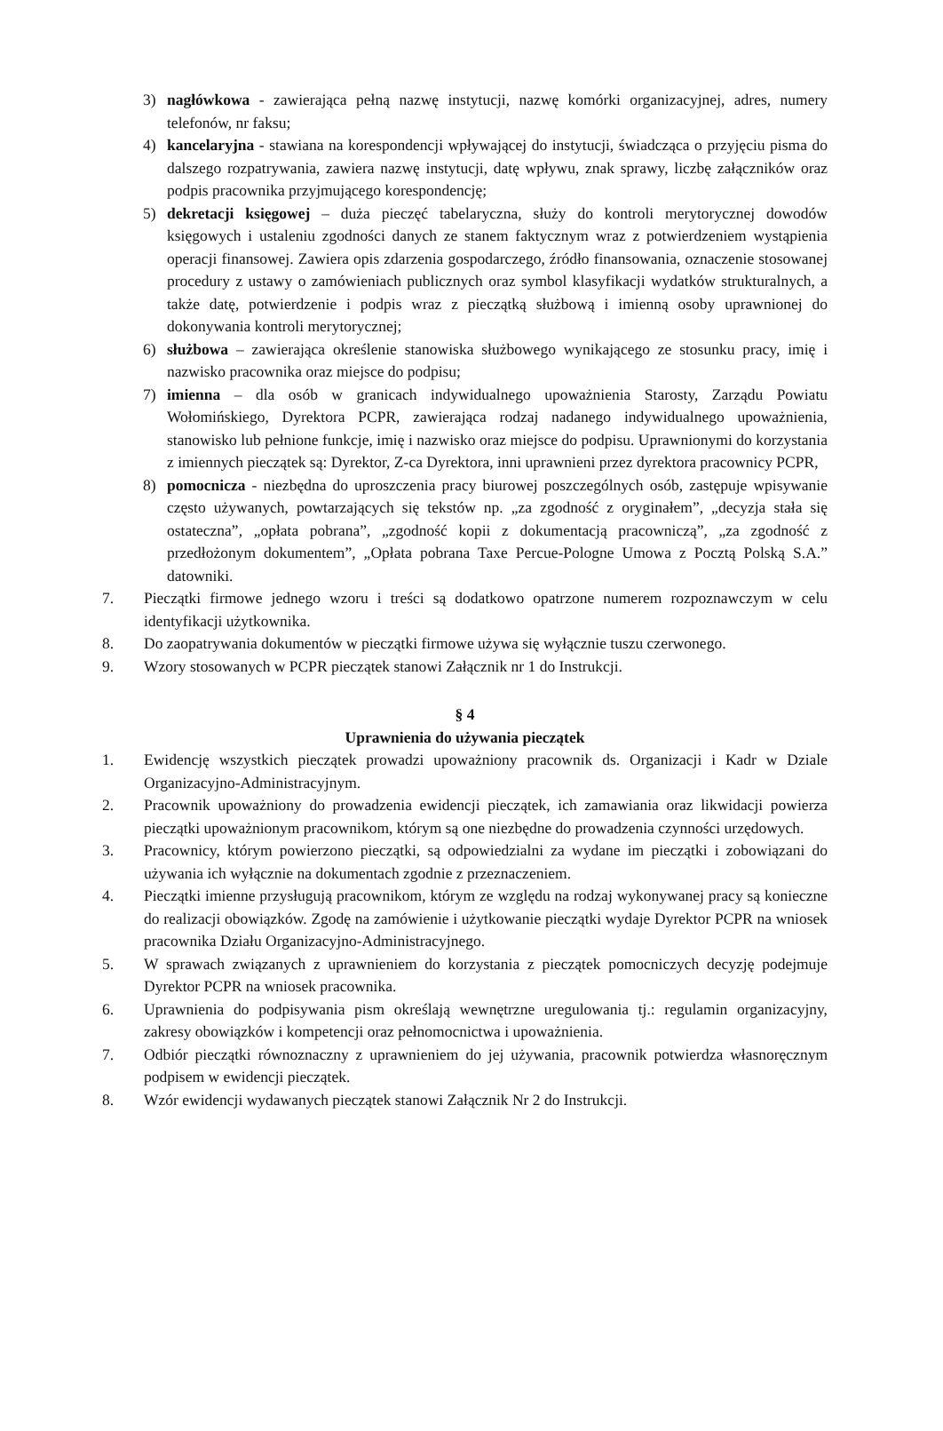3) nagłówkowa - zawierająca pełną nazwę instytucji, nazwę komórki organizacyjnej, adres, numery telefonów, nr faksu;
4) kancelaryjna - stawiana na korespondencji wpływającej do instytucji, świadcząca o przyjęciu pisma do dalszego rozpatrywania, zawiera nazwę instytucji, datę wpływu, znak sprawy, liczbę załączników oraz podpis pracownika przyjmującego korespondencję;
5) dekretacji księgowej – duża pieczęć tabelaryczna, służy do kontroli merytorycznej dowodów księgowych i ustaleniu zgodności danych ze stanem faktycznym wraz z potwierdzeniem wystąpienia operacji finansowej. Zawiera opis zdarzenia gospodarczego, źródło finansowania, oznaczenie stosowanej procedury z ustawy o zamówieniach publicznych oraz symbol klasyfikacji wydatków strukturalnych, a także datę, potwierdzenie i podpis wraz z pieczątką służbową i imienną osoby uprawnionej do dokonywania kontroli merytorycznej;
6) służbowa – zawierająca określenie stanowiska służbowego wynikającego ze stosunku pracy, imię i nazwisko pracownika oraz miejsce do podpisu;
7) imienna – dla osób w granicach indywidualnego upoważnienia Starosty, Zarządu Powiatu Wołomińskiego, Dyrektora PCPR, zawierająca rodzaj nadanego indywidualnego upoważnienia, stanowisko lub pełnione funkcje, imię i nazwisko oraz miejsce do podpisu. Uprawnionymi do korzystania z imiennych pieczątek są: Dyrektor, Z-ca Dyrektora, inni uprawnieni przez dyrektora pracownicy PCPR,
8) pomocnicza - niezbędna do uproszczenia pracy biurowej poszczególnych osób, zastępuje wpisywanie często używanych, powtarzających się tekstów np. „za zgodność z oryginałem”, „decyzja stała się ostateczna”, „opłata pobrana”, „zgodność kopii z dokumentacją pracowniczą”, „za zgodność z przedłożonym dokumentem”, „Opłata pobrana Taxe Percue-Pologne Umowa z Pocztą Polską S.A.” datowniki.
7. Pieczątki firmowe jednego wzoru i treści są dodatkowo opatrzone numerem rozpoznawczym w celu identyfikacji użytkownika.
8. Do zaopatrywania dokumentów w pieczątki firmowe używa się wyłącznie tuszu czerwonego.
9. Wzory stosowanych w PCPR pieczątek stanowi Załącznik nr 1 do Instrukcji.
§ 4
Uprawnienia do używania pieczątek
1. Ewidencję wszystkich pieczątek prowadzi upoważniony pracownik ds. Organizacji i Kadr w Dziale Organizacyjno-Administracyjnym.
2. Pracownik upoważniony do prowadzenia ewidencji pieczątek, ich zamawiania oraz likwidacji powierza pieczątki upoważnionym pracownikom, którym są one niezbędne do prowadzenia czynności urzędowych.
3. Pracownicy, którym powierzono pieczątki, są odpowiedzialni za wydane im pieczątki i zobowiązani do używania ich wyłącznie na dokumentach zgodnie z przeznaczeniem.
4. Pieczątki imienne przysługują pracownikom, którym ze względu na rodzaj wykonywanej pracy są konieczne do realizacji obowiązków. Zgodę na zamówienie i użytkowanie pieczątki wydaje Dyrektor PCPR na wniosek pracownika Działu Organizacyjno-Administracyjnego.
5. W sprawach związanych z uprawnieniem do korzystania z pieczątek pomocniczych decyzję podejmuje Dyrektor PCPR na wniosek pracownika.
6. Uprawnienia do podpisywania pism określają wewnętrzne uregulowania tj.: regulamin organizacyjny, zakresy obowiązków i kompetencji oraz pełnomocnictwa i upoważnienia.
7. Odbiór pieczątki równoznaczny z uprawnieniem do jej używania, pracownik potwierdza własnoręcznym podpisem w ewidencji pieczątek.
8. Wzór ewidencji wydawanych pieczątek stanowi Załącznik Nr 2 do Instrukcji.